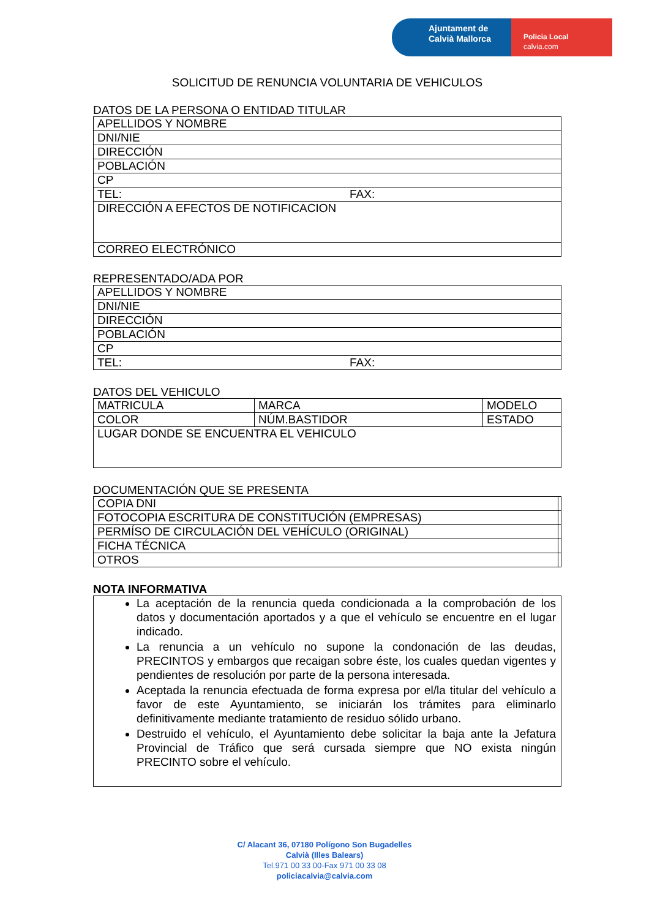Ajuntament de
Calvià Mallorca
Policia Local
calvia.com
SOLICITUD DE RENUNCIA VOLUNTARIA DE VEHICULOS
DATOS DE LA PERSONA O ENTIDAD TITULAR
| APELLIDOS Y NOMBRE | |
| DNI/NIE | |
| DIRECCIÓN | |
| POBLACIÓN | |
| CP | |
| TEL: | FAX: |
| DIRECCIÓN A EFECTOS DE NOTIFICACION | |
| CORREO ELECTRÓNICO | |
REPRESENTADO/ADA POR
| APELLIDOS Y NOMBRE | |
| DNI/NIE | |
| DIRECCIÓN | |
| POBLACIÓN | |
| CP | |
| TEL: | FAX: |
DATOS DEL VEHICULO
| MATRICULA | MARCA | MODELO |
| COLOR | NÚM.BASTIDOR | ESTADO |
| LUGAR DONDE SE ENCUENTRA EL VEHICULO | | |
DOCUMENTACIÓN QUE SE PRESENTA
| COPIA DNI | |
| FOTOCOPIA ESCRITURA DE CONSTITUCIÓN (EMPRESAS) | |
| PERMÍSO DE CIRCULACIÓN DEL VEHÍCULO (ORIGINAL) | |
| FICHA TÉCNICA | |
| OTROS | |
NOTA INFORMATIVA
La aceptación de la renuncia queda condicionada a la comprobación de los datos y documentación aportados y a que el vehículo se encuentre en el lugar indicado.
La renuncia a un vehículo no supone la condonación de las deudas, PRECINTOS y embargos que recaigan sobre éste, los cuales quedan vigentes y pendientes de resolución por parte de la persona interesada.
Aceptada la renuncia efectuada de forma expresa por el/la titular del vehículo a favor de este Ayuntamiento, se iniciarán los trámites para eliminarlo definitivamente mediante tratamiento de residuo sólido urbano.
Destruido el vehículo, el Ayuntamiento debe solicitar la baja ante la Jefatura Provincial de Tráfico que será cursada siempre que NO exista ningún PRECINTO sobre el vehículo.
C/ Alacant 36, 07180 Polígono Son Bugadelles
Calvià (Illes Balears)
Tel.971 00 33 00-Fax 971 00 33 08
policiacalvia@calvia.com